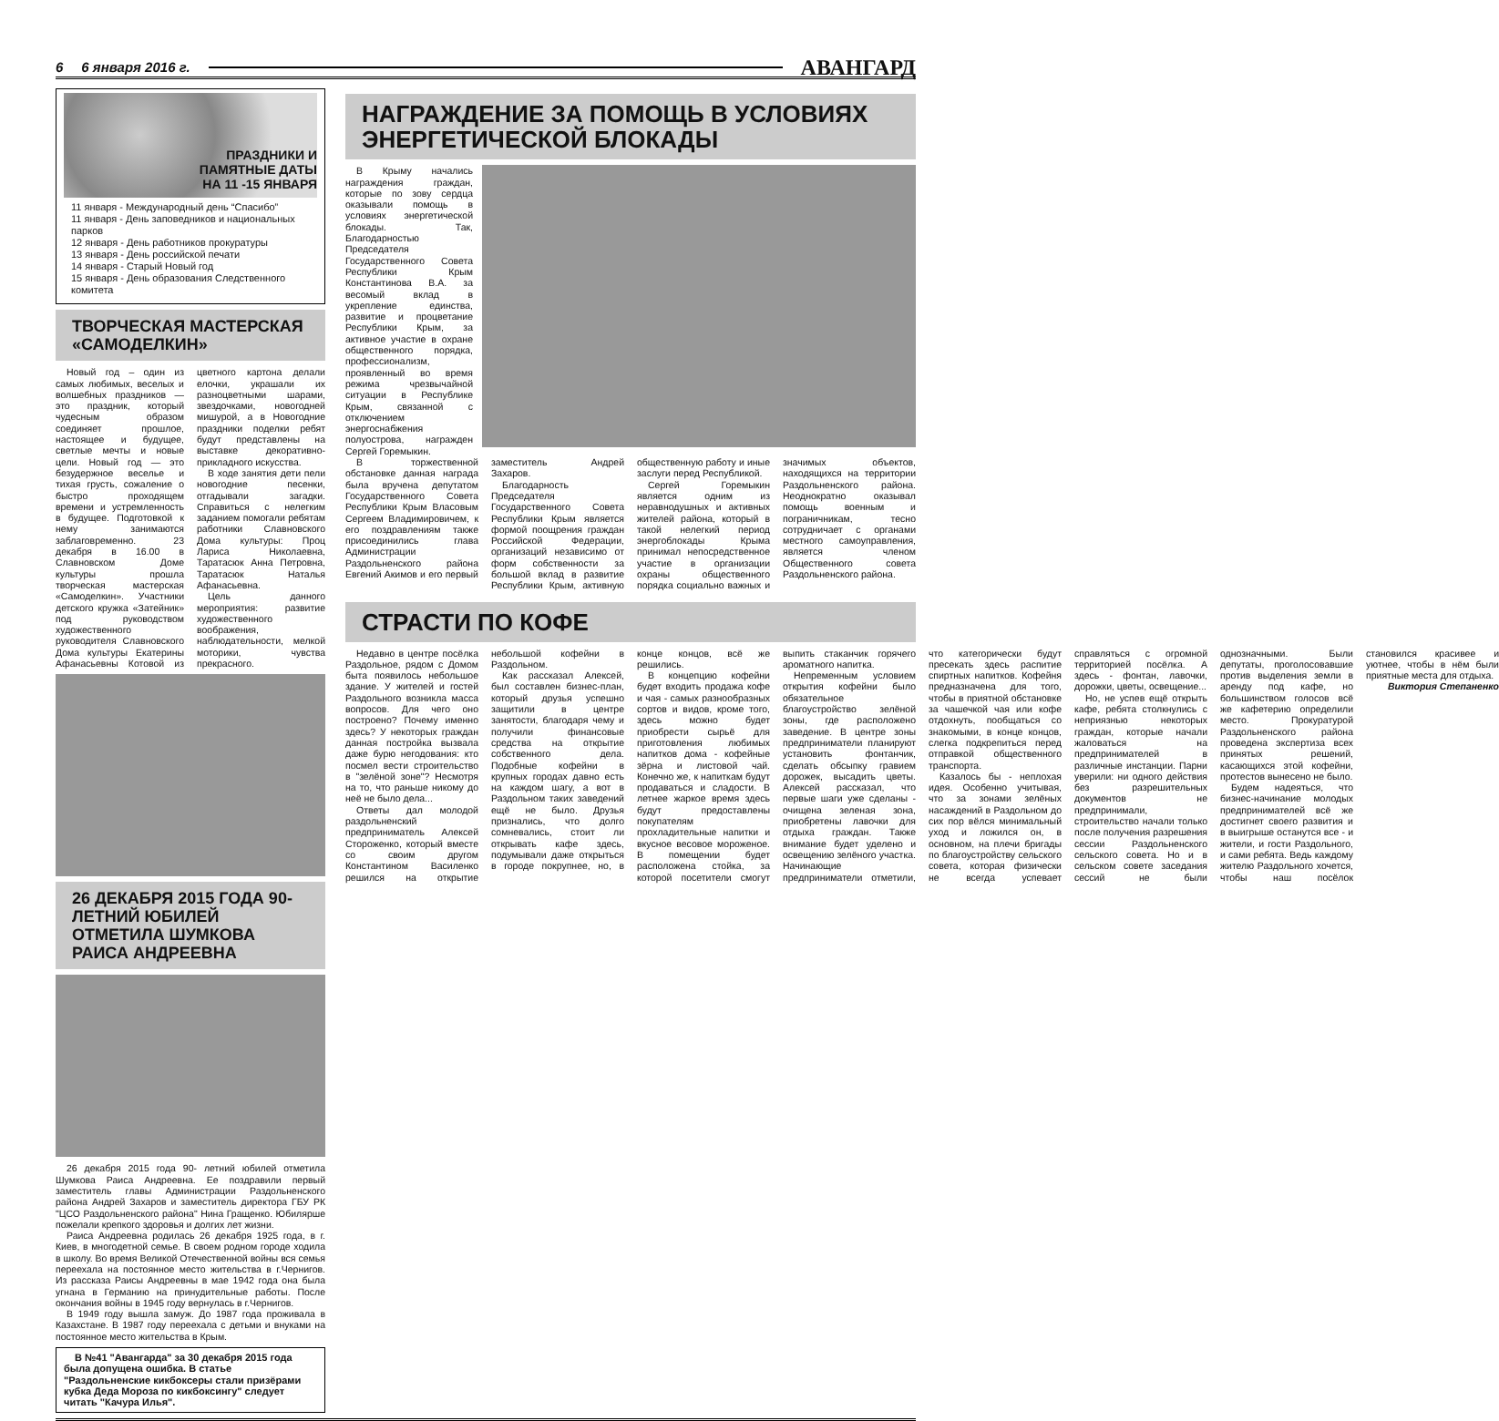6 6 января 2016 г. АВАНГАРД
ПРАЗДНИКИ И
ПАМЯТНЫЕ ДАТЫ
НА 11 -15 ЯНВАРЯ
11 января - Международный день “Спасибо”
11 января - День заповедников и национальных парков
12 января - День работников прокуратуры
13 января - День российской печати
14 января - Старый Новый год
15 января - День образования Следственного комитета
ТВОРЧЕСКАЯ МАСТЕРСКАЯ «САМОДЕЛКИН»
Новый год – один из самых любимых, веселых и волшебных праздников — это праздник, который чудесным образом соединяет прошлое, настоящее и будущее, светлые мечты и новые цели. Новый год — это безудержное веселье и тихая грусть, сожаление о быстро проходящем времени и устремленность в будущее. Подготовкой к нему занимаются заблаговременно. 23 декабря в 16.00 в Славновском Доме культуры прошла творческая мастерская «Самоделкин». Участники детского кружка «Затейник» под руководством художественного руководителя Славновского Дома культуры Екатерины Афанасьевны Котовой из цветного картона делали елочки, украшали их разноцветными шарами, звездочками, новогодней мишурой, а в Новогодние праздники поделки ребят будут представлены на выставке декоративно-прикладного искусства.
В ходе занятия дети пели новогодние песенки, отгадывали загадки. Справиться с нелегким заданием помогали ребятам работники Славновского Дома культуры: Проц Лариса Николаевна, Таратасюк Анна Петровна, Таратасюк Наталья Афанасьевна.
Цель данного мероприятия: развитие художественного воображения, наблюдательности, мелкой моторики, чувства прекрасного.
26 ДЕКАБРЯ 2015 ГОДА 90- ЛЕТНИЙ ЮБИЛЕЙ ОТМЕТИЛА ШУМКОВА РАИСА АНДРЕЕВНА
26 декабря 2015 года 90- летний юбилей отметила Шумкова Раиса Андреевна. Ее поздравили первый заместитель главы Администрации Раздольненского района Андрей Захаров и заместитель директора ГБУ РК "ЦСО Раздольненского района" Нина Гращенко. Юбилярше пожелали крепкого здоровья и долгих лет жизни.
Раиса Андреевна родилась 26 декабря 1925 года, в г. Киев, в многодетной семье. В своем родном городе ходила в школу. Во время Великой Отечественной войны вся семья переехала на постоянное место жительства в г.Чернигов. Из рассказа Раисы Андреевны в мае 1942 года она была угнана в Германию на принудительные работы. После окончания войны в 1945 году вернулась в г.Чернигов.
В 1949 году вышла замуж. До 1987 года проживала в Казахстане. В 1987 году переехала с детьми и внуками на постоянное место жительства в Крым.
В №41 "Авангарда" за 30 декабря 2015 года была допущена ошибка. В статье "Раздольненские кикбоксеры стали призёрами кубка Деда Мороза по кикбоксингу" следует читать "Качура Илья".
НАГРАЖДЕНИЕ ЗА ПОМОЩЬ В УСЛОВИЯХ ЭНЕРГЕТИЧЕСКОЙ БЛОКАДЫ
В Крыму начались награждения граждан, которые по зову сердца оказывали помощь в условиях энергетической блокады. Так, Благодарностью Председателя Государственного Совета Республики Крым Константинова В.А. за весомый вклад в укрепление единства, развитие и процветание Республики Крым, за активное участие в охране общественного порядка, профессионализм, проявленный во время режима чрезвычайной ситуации в Республике Крым, связанной с отключением энергоснабжения полуострова, награжден Сергей Горемыкин.
В торжественной обстановке данная награда была вручена депутатом Государственного Совета Республики Крым Власовым Сергеем Владимировичем, к его поздравлениям также присоединились глава Администрации Раздольненского района Евгений Акимов и его первый заместитель Андрей Захаров.
Благодарность Председателя Государственного Совета Республики Крым является формой поощрения граждан Российской Федерации, организаций независимо от форм собственности за большой вклад в развитие Республики Крым, активную общественную работу и иные заслуги перед Республикой.
Сергей Горемыкин является одним из неравнодушных и активных жителей района, который в такой нелегкий период энергоблокады Крыма принимал непосредственное участие в организации охраны общественного порядка социально важных и значимых объектов, находящихся на территории Раздольненского района. Неоднократно оказывал помощь военным и пограничникам, тесно сотрудничает с органами местного самоуправления, является членом Общественного совета Раздольненского района.
СТРАСТИ ПО КОФЕ
Недавно в центре посёлка Раздольное, рядом с Домом быта появилось небольшое здание. У жителей и гостей Раздольного возникла масса вопросов. Для чего оно построено? Почему именно здесь? У некоторых граждан данная постройка вызвала даже бурю негодования: кто посмел вести строительство в "зелёной зоне"? Несмотря на то, что раньше никому до неё не было дела...
Ответы дал молодой раздольненский предприниматель Алексей Стороженко, который вместе со своим другом Константином Василенко решился на открытие небольшой кофейни в Раздольном.
Как рассказал Алексей, был составлен бизнес-план, который друзья успешно защитили в центре занятости, благодаря чему и получили финансовые средства на открытие собственного дела. Подобные кофейни в крупных городах давно есть на каждом шагу, а вот в Раздольном таких заведений ещё не было. Друзья признались, что долго сомневались, стоит ли открывать кафе здесь, подумывали даже открыться в городе покрупнее, но, в конце концов, всё же решились.
В концепцию кофейни будет входить продажа кофе и чая - самых разнообразных сортов и видов, кроме того, здесь можно будет приобрести сырьё для приготовления любимых напитков дома - кофейные зёрна и листовой чай. Конечно же, к напиткам будут продаваться и сладости. В летнее жаркое время здесь будут предоставлены покупателям прохладительные напитки и вкусное весовое мороженое. В помещении будет расположена стойка, за которой посетители смогут выпить стаканчик горячего ароматного напитка.
Непременным условием открытия кофейни было обязательное благоустройство зелёной зоны, где расположено заведение. В центре зоны предприниматели планируют установить фонтанчик, сделать обсыпку гравием дорожек, высадить цветы. Алексей рассказал, что первые шаги уже сделаны - очищена зеленая зона, приобретены лавочки для отдыха граждан. Также внимание будет уделено и освещению зелёного участка. Начинающие предприниматели отметили, что категорически будут пресекать здесь распитие спиртных напитков. Кофейня предназначена для того, чтобы в приятной обстановке за чашечкой чая или кофе отдохнуть, пообщаться со знакомыми, в конце концов, слегка подкрепиться перед отправкой общественного транспорта.
Казалось бы - неплохая идея. Особенно учитывая, что за зонами зелёных насаждений в Раздольном до сих пор вёлся минимальный уход и ложился он, в основном, на плечи бригады по благоустройству сельского совета, которая физически не всегда успевает справляться с огромной территорией посёлка. А здесь - фонтан, лавочки, дорожки, цветы, освещение...
Но, не успев ещё открыть кафе, ребята столкнулись с неприязнью некоторых граждан, которые начали жаловаться на предпринимателей в различные инстанции. Парни уверили: ни одного действия без разрешительных документов не предпринимали, строительство начали только после получения разрешения сессии Раздольненского сельского совета. Но и в сельском совете заседания сессий не были однозначными. Были депутаты, проголосовавшие против выделения земли в аренду под кафе, но большинством голосов всё же кафетерию определили место. Прокуратурой Раздольненского района проведена экспертиза всех принятых решений, касающихся этой кофейни, протестов вынесено не было.
Будем надеяться, что бизнес-начинание молодых предпринимателей всё же достигнет своего развития и в выигрыше останутся все - и жители, и гости Раздольного, и сами ребята. Ведь каждому жителю Раздольного хочется, чтобы наш посёлок становился красивее и уютнее, чтобы в нём были приятные места для отдыха.
Виктория Степаненко